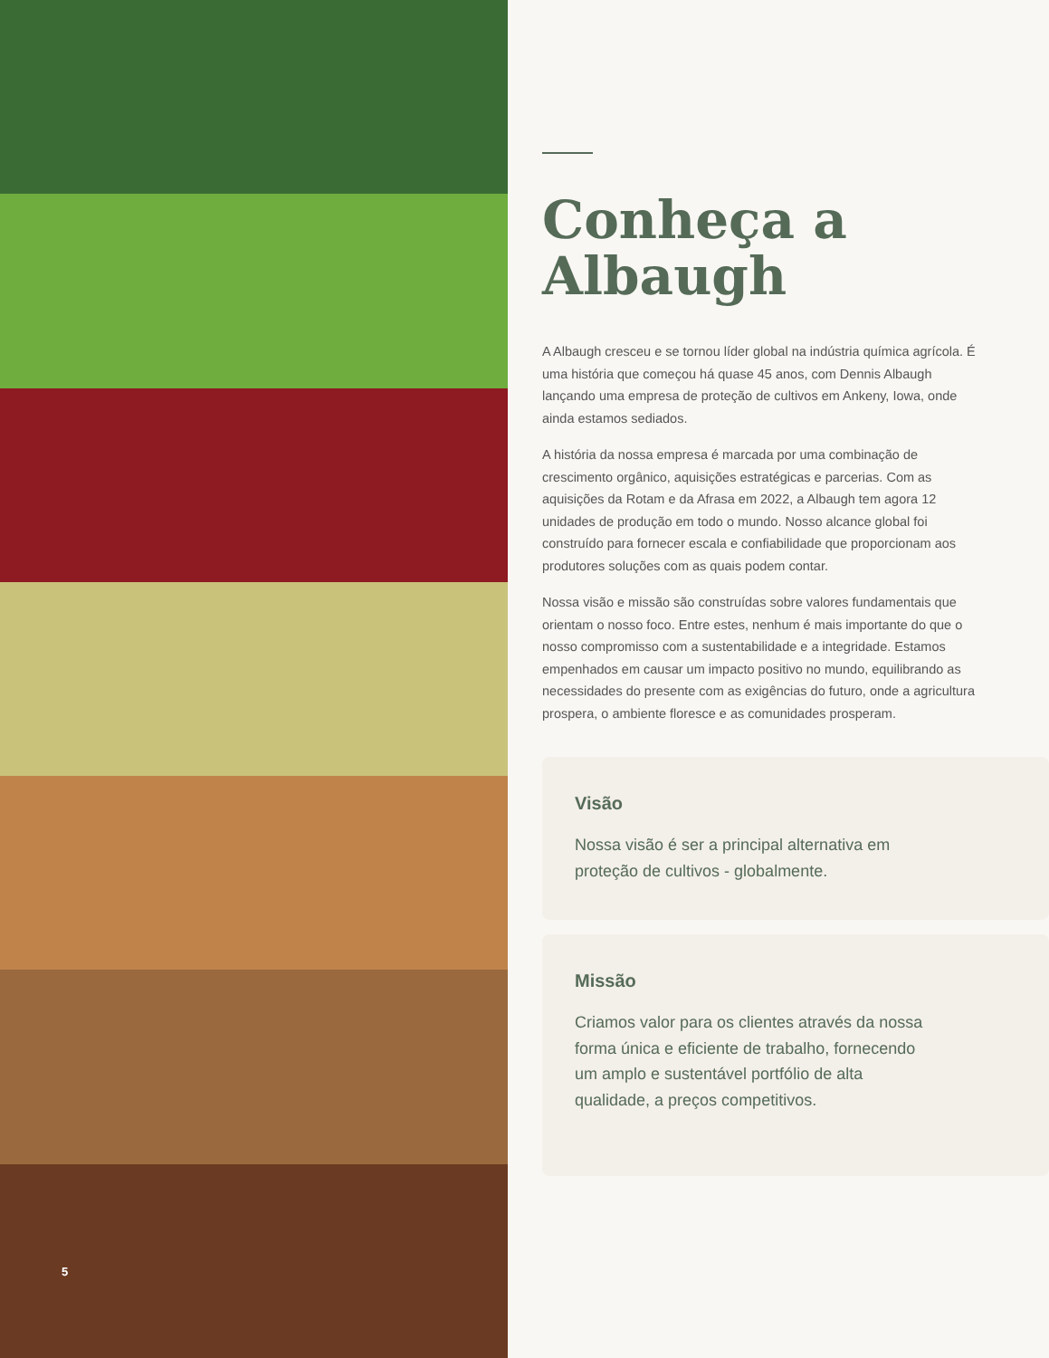5
Conheça a
Albaugh
A Albaugh cresceu e se tornou líder global na indústria química agrícola. É uma história que começou há quase 45 anos, com Dennis Albaugh lançando uma empresa de proteção de cultivos em Ankeny, Iowa, onde ainda estamos sediados.
A história da nossa empresa é marcada por uma combinação de crescimento orgânico, aquisições estratégicas e parcerias. Com as aquisições da Rotam e da Afrasa em 2022, a Albaugh tem agora 12 unidades de produção em todo o mundo. Nosso alcance global foi construído para fornecer escala e confiabilidade que proporcionam aos produtores soluções com as quais podem contar.
Nossa visão e missão são construídas sobre valores fundamentais que orientam o nosso foco. Entre estes, nenhum é mais importante do que o nosso compromisso com a sustentabilidade e a integridade. Estamos empenhados em causar um impacto positivo no mundo, equilibrando as necessidades do presente com as exigências do futuro, onde a agricultura prospera, o ambiente floresce e as comunidades prosperam.
Visão
Nossa visão é ser a principal alternativa em proteção de cultivos - globalmente.
Missão
Criamos valor para os clientes através da nossa forma única e eficiente de trabalho, fornecendo um amplo e sustentável portfólio de alta qualidade, a preços competitivos.